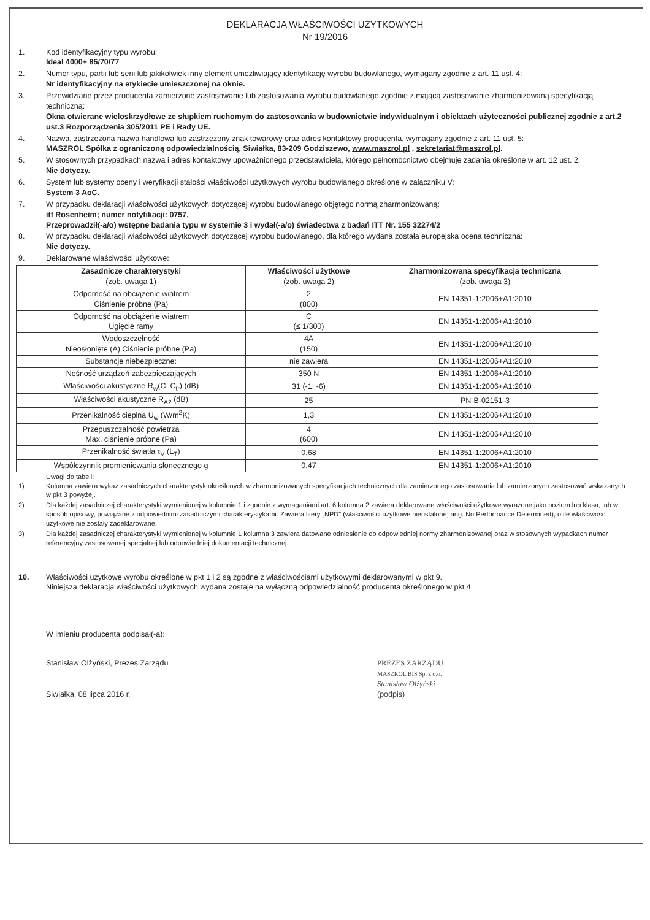DEKLARACJA WŁAŚCIWOŚCI UŻYTKOWYCH
Nr 19/2016
1. Kod identyfikacyjny typu wyrobu:
Ideal 4000+ 85/70/77
2. Numer typu, partii lub serii lub jakikolwiek inny element umożliwiający identyfikację wyrobu budowlanego, wymagany zgodnie z art. 11 ust. 4:
Nr identyfikacyjny na etykiecie umieszczonej na oknie.
3. Przewidziane przez producenta zamierzone zastosowanie lub zastosowania wyrobu budowlanego zgodnie z mającą zastosowanie zharmonizowaną specyfikacją techniczną:
Okna otwierane wieloskrzydłowe ze słupkiem ruchomym do zastosowania w budownictwie indywidualnym i obiektach użyteczności publicznej zgodnie z art.2 ust.3 Rozporządzenia 305/2011 PE i Rady UE.
4. Nazwa, zastrzeżona nazwa handlowa lub zastrzeżony znak towarowy oraz adres kontaktowy producenta, wymagany zgodnie z art. 11 ust. 5:
MASZROL Spółka z ograniczoną odpowiedzialnością, Siwiałka, 83-209 Godziszewo, www.maszrol.pl , sekretariat@maszrol.pl.
5. W stosownych przypadkach nazwa i adres kontaktowy upoważnionego przedstawiciela, którego pełnomocnictwo obejmuje zadania określone w art. 12 ust. 2:
Nie dotyczy.
6. System lub systemy oceny i weryfikacji stałości właściwości użytkowych wyrobu budowlanego określone w załączniku V:
System 3 AoC.
7. W przypadku deklaracji właściwości użytkowych dotyczącej wyrobu budowlanego objętego normą zharmonizowaną:
itf Rosenheim; numer notyfikacji: 0757,
Przeprowadził(-a/o) wstępne badania typu w systemie 3 i wydał(-a/o) świadectwa z badań ITT Nr. 155 32274/2
8. W przypadku deklaracji właściwości użytkowych dotyczącej wyrobu budowlanego, dla którego wydana została europejska ocena techniczna:
Nie dotyczy.
9. Deklarowane właściwości użytkowe:
| Zasadnicze charakterystyki (zob. uwaga 1) | Właściwości użytkowe (zob. uwaga 2) | Zharmonizowana specyfikacja techniczna (zob. uwaga 3) |
| --- | --- | --- |
| Odporność na obciążenie wiatrem Ciśnienie próbne (Pa) | 2 (800) | EN 14351-1:2006+A1:2010 |
| Odporność na obciążenie wiatrem Ugięcie ramy | C (≤ 1/300) | EN 14351-1:2006+A1:2010 |
| Wodoszczelność Nieosłonięte (A) Ciśnienie próbne (Pa) | 4A (150) | EN 14351-1:2006+A1:2010 |
| Substancje niebezpieczne: | nie zawiera | EN 14351-1:2006+A1:2010 |
| Nośność urządzeń zabezpieczających | 350 N | EN 14351-1:2006+A1:2010 |
| Właściwości akustyczne R<sub>w</sub>(C, C<sub>tr</sub>) (dB) | 31 (-1; -6) | EN 14351-1:2006+A1:2010 |
| Właściwości akustyczne R<sub>A2</sub> (dB) | 25 | PN-B-02151-3 |
| Przenikalność cieplna U<sub>w</sub> (W/m<sup>2</sup>K) | 1,3 | EN 14351-1:2006+A1:2010 |
| Przepuszczalność powietrza Max. ciśnienie próbne (Pa) | 4 (600) | EN 14351-1:2006+A1:2010 |
| Przenikalność światła τ<sub>V</sub> (L<sub>T</sub>) | 0,68 | EN 14351-1:2006+A1:2010 |
| Współczynnik promieniowania słonecznego g | 0,47 | EN 14351-1:2006+A1:2010 |
Uwagi do tabeli:
1) Kolumna zawiera wykaz zasadniczych charakterystyk określonych w zharmonizowanych specyfikacjach technicznych dla zamierzonego zastosowania lub zamierzonych zastosowań wskazanych w pkt 3 powyżej.
2) Dla każdej zasadniczej charakterystyki wymienionej w kolumnie 1 i zgodnie z wymaganiami art. 6 kolumna 2 zawiera deklarowane właściwości użytkowe wyrażone jako poziom lub klasa, lub w sposób opisowy, powiązane z odpowiednimi zasadniczymi charakterystykami. Zawiera litery „NPD" (właściwości użytkowe nieustalone; ang. No Performance Determined), o ile właściwości użytkowe nie zostały zadeklarowane.
3) Dla każdej zasadniczej charakterystyki wymienionej w kolumnie 1 kolumna 3 zawiera datowane odniesienie do odpowiedniej normy zharmonizowanej oraz w stosownych wypadkach numer referencyjny zastosowanej specjalnej lub odpowiedniej dokumentacji technicznej.
10. Właściwości użytkowe wyrobu określone w pkt 1 i 2 są zgodne z właściwościami użytkowymi deklarowanymi w pkt 9.
Niniejsza deklaracja właściwości użytkowych wydana zostaje na wyłączną odpowiedzialność producenta określonego w pkt 4
W imieniu producenta podpisał(-a):
Stanisław Olżyński, Prezes Zarządu
Siwiałka, 08 lipca 2016 r.
PREZES ZARZĄDU
MASZROL BIS Sp. z o.o.
Stanisław Olżyński
(podpis)